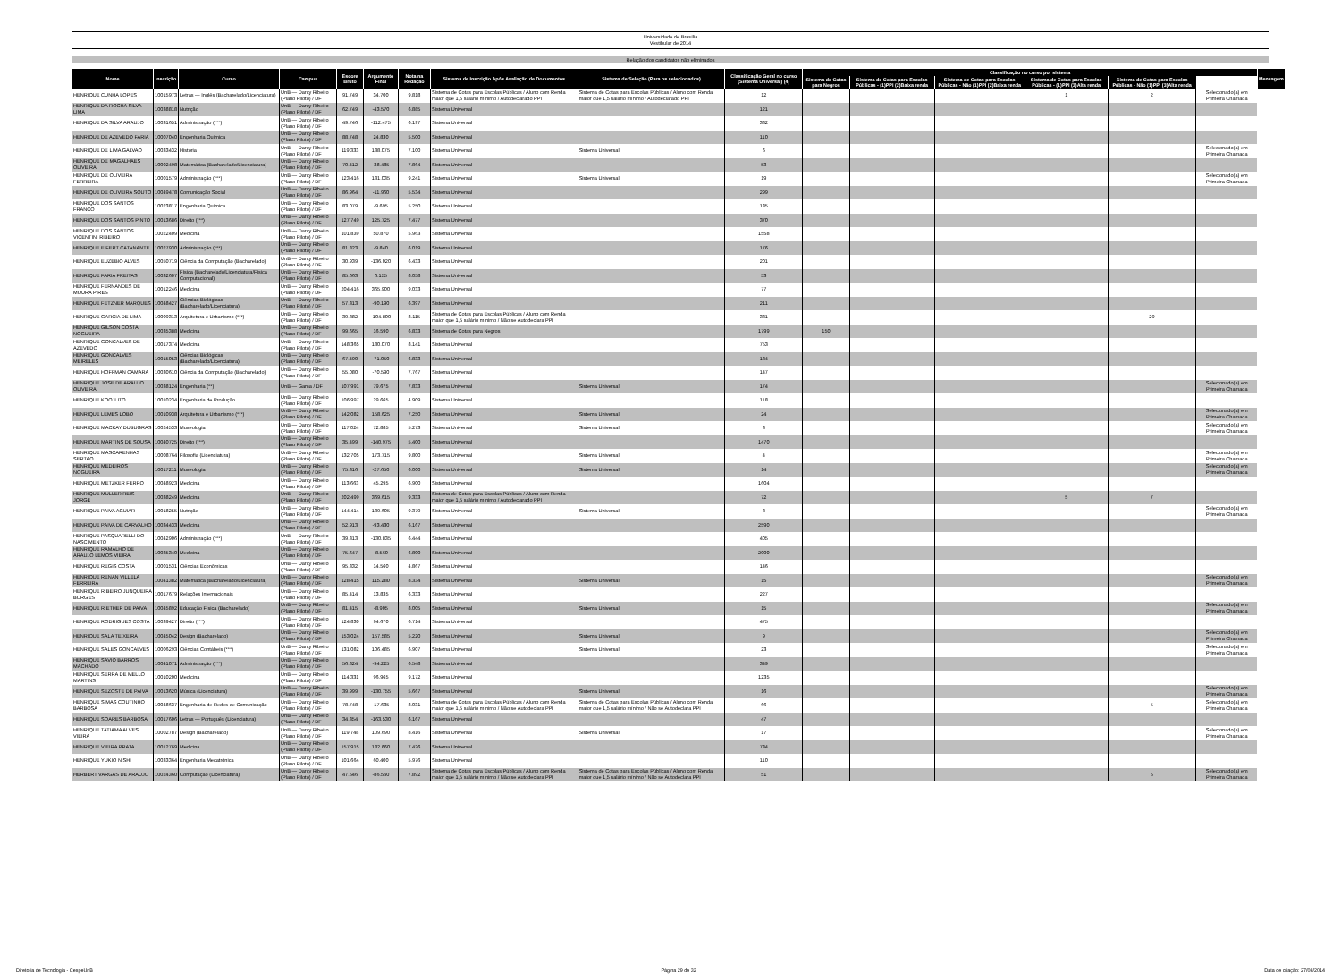Universidade de Brasília
Vestibular de 2014
Relação dos candidatos não eliminados
| Nome | Inscrição | Curso | Campus | Escore Bruto | Argumento Final | Nota na Redação | Sistema de Inscrição Após Avaliação de Documentos | Sistema de Seleção (Para os selecionados) | Classificação Geral no curso (Sistema Universal) (4) | Classificação no curso por sistema | | | | | | Mensagem |
| --- | --- | --- | --- | --- | --- | --- | --- | --- | --- | --- | --- | --- | --- | --- | --- | --- |
| | | | | | | | | | | Sistema de Cotas para Negros | Sistema de Cotas para Escolas Públicas - (1)PPI (2)Baixa renda | Sistema de Cotas para Escolas Públicas - Não (1)PPI (2)Baixa renda | Sistema de Cotas para Escolas Públicas - (1)PPI (3)Alta renda | Sistema de Cotas para Escolas Públicas - Não (1)PPI (3)Alta renda | | |
| HENRIQUE CUNHA LOPES | 10015973 | Letras — Inglês (Bacharelado/Licenciatura) | UnB — Darcy Ribeiro (Plano Piloto) / DF | 91.749 | 34.700 | 9.818 | Sistema de Cotas para Escolas Públicas / Aluno com Renda maior que 1,5 salário mínimo / Autodeclarado PPI | Sistema de Cotas para Escolas Públicas / Aluno com Renda maior que 1,5 salário mínimo / Autodeclarado PPI | 12 | | | | 1 | 2 | Selecionado(a) em Primeira Chamada | |
| HENRIQUE DA ROCHA SILVA LIMA | 10038818 | Nutrição | UnB — Darcy Ribeiro (Plano Piloto) / DF | 62.749 | -43.570 | 6.885 | Sistema Universal | | 121 | | | | | | | |
| HENRIQUE DA SILVA ARAUJO | 10031651 | Administração (***) | UnB — Darcy Ribeiro (Plano Piloto) / DF | 49.746 | -112.475 | 6.197 | Sistema Universal | | 382 | | | | | | | |
| HENRIQUE DE AZEVEDO FARIA | 10007040 | Engenharia Química | UnB — Darcy Ribeiro (Plano Piloto) / DF | 88.748 | 24.830 | 5.500 | Sistema Universal | | 110 | | | | | | | |
| HENRIQUE DE LIMA GALVAO | 10033432 | História | UnB — Darcy Ribeiro (Plano Piloto) / DF | 119.333 | 138.075 | 7.100 | Sistema Universal | Sistema Universal | 6 | | | | | | Selecionado(a) em Primeira Chamada | |
| HENRIQUE DE MAGALHAES OLIVEIRA | 10002498 | Matemática (Bacharelado/Licenciatura) | UnB — Darcy Ribeiro (Plano Piloto) / DF | 70.412 | -38.485 | 7.864 | Sistema Universal | | 53 | | | | | | | |
| HENRIQUE DE OLIVEIRA FERREIRA | 10001579 | Administração (***) | UnB — Darcy Ribeiro (Plano Piloto) / DF | 123.416 | 131.035 | 9.241 | Sistema Universal | Sistema Universal | 19 | | | | | | Selecionado(a) em Primeira Chamada | |
| HENRIQUE DE OLIVEIRA SOUTO | 10049478 | Comunicação Social | UnB — Darcy Ribeiro (Plano Piloto) / DF | 86.964 | -11.960 | 5.534 | Sistema Universal | | 299 | | | | | | | |
| HENRIQUE DOS SANTOS FRANCO | 10023817 | Engenharia Química | UnB — Darcy Ribeiro (Plano Piloto) / DF | 83.079 | -9.695 | 5.250 | Sistema Universal | | 135 | | | | | | | |
| HENRIQUE DOS SANTOS PINTO | 10013686 | Direito (***) | UnB — Darcy Ribeiro (Plano Piloto) / DF | 127.749 | 125.725 | 7.477 | Sistema Universal | | 370 | | | | | | | |
| HENRIQUE DOS SANTOS VICENTINI RIBEIRO | 10022409 | Medicina | UnB — Darcy Ribeiro (Plano Piloto) / DF | 101.839 | 50.870 | 5.963 | Sistema Universal | | 1558 | | | | | | | |
| HENRIQUE EIFERT CATANANTE | 10027930 | Administração (***) | UnB — Darcy Ribeiro (Plano Piloto) / DF | 81.823 | -9.840 | 6.019 | Sistema Universal | | 176 | | | | | | | |
| HENRIQUE EUZEBIO ALVES | 10050719 | Ciência da Computação (Bacharelado) | UnB — Darcy Ribeiro (Plano Piloto) / DF | 30.939 | -136.020 | 6.433 | Sistema Universal | | 201 | | | | | | | |
| HENRIQUE FARIA FREITAS | 10032607 | Física (Bacharelado/Licenciatura/Física Computacional) | UnB — Darcy Ribeiro (Plano Piloto) / DF | 85.663 | 6.155 | 8.058 | Sistema Universal | | 53 | | | | | | | |
| HENRIQUE FERNANDES DE MOURA PIRES | 10012246 | Medicina | UnB — Darcy Ribeiro (Plano Piloto) / DF | 204.416 | 365.900 | 9.033 | Sistema Universal | | 77 | | | | | | | |
| HENRIQUE FETZNER MARQUES | 10048427 | Ciências Biológicas (Bacharelado/Licenciatura) | UnB — Darcy Ribeiro (Plano Piloto) / DF | 57.313 | -90.190 | 6.397 | Sistema Universal | | 211 | | | | | | | |
| HENRIQUE GARCIA DE LIMA | 10009313 | Arquitetura e Urbanismo (***) | UnB — Darcy Ribeiro (Plano Piloto) / DF | 39.882 | -104.800 | 8.115 | Sistema de Cotas para Escolas Públicas / Aluno com Renda maior que 1,5 salário mínimo / Não se Autodeclara PPI | | 331 | | | | | 29 | | |
| HENRIQUE GILSON COSTA NOGUEIRA | 10035388 | Medicina | UnB — Darcy Ribeiro (Plano Piloto) / DF | 99.665 | 16.590 | 6.833 | Sistema de Cotas para Negros | | 1799 | 150 | | | | | | |
| HENRIQUE GONCALVES DE AZEVEDO | 10017374 | Medicina | UnB — Darcy Ribeiro (Plano Piloto) / DF | 148.365 | 180.070 | 8.141 | Sistema Universal | | 753 | | | | | | | |
| HENRIQUE GONCALVES MEIRELES | 10015053 | Ciências Biológicas (Bacharelado/Licenciatura) | UnB — Darcy Ribeiro (Plano Piloto) / DF | 67.490 | -71.050 | 6.833 | Sistema Universal | | 184 | | | | | | | |
| HENRIQUE HOFFMAN CAMARA | 10030610 | Ciência da Computação (Bacharelado) | UnB — Darcy Ribeiro (Plano Piloto) / DF | 55.080 | -70.590 | 7.767 | Sistema Universal | | 147 | | | | | | | |
| HENRIQUE JOSE DE ARAUJO OLIVEIRA | 10038124 | Engenharia (**) | UnB — Gama / DF | 107.991 | 79.675 | 7.833 | Sistema Universal | Sistema Universal | 174 | | | | | | Selecionado(a) em Primeira Chamada | |
| HENRIQUE KOOJI ITO | 10010234 | Engenharia de Produção | UnB — Darcy Ribeiro (Plano Piloto) / DF | 106.997 | 29.665 | 4.909 | Sistema Universal | | 118 | | | | | | | |
| HENRIQUE LEMES LOBO | 10010938 | Arquitetura e Urbanismo (***) | UnB — Darcy Ribeiro (Plano Piloto) / DF | 142.082 | 158.625 | 7.250 | Sistema Universal | Sistema Universal | 24 | | | | | | Selecionado(a) em Primeira Chamada | |
| HENRIQUE MACKAY DUBUGRAS | 10024533 | Museologia | UnB — Darcy Ribeiro (Plano Piloto) / DF | 117.024 | 72.885 | 5.273 | Sistema Universal | Sistema Universal | 3 | | | | | | Selecionado(a) em Primeira Chamada | |
| HENRIQUE MARTINS DE SOUSA | 10040725 | Direito (***) | UnB — Darcy Ribeiro (Plano Piloto) / DF | 35.499 | -140.975 | 5.400 | Sistema Universal | | 1470 | | | | | | | |
| HENRIQUE MASCARENHAS SERTAO | 10008764 | Filosofia (Licenciatura) | UnB — Darcy Ribeiro (Plano Piloto) / DF | 132.705 | 173.715 | 9.800 | Sistema Universal | Sistema Universal | 4 | | | | | | Selecionado(a) em Primeira Chamada | |
| HENRIQUE MEDEIROS NOGUEIRA | 10017211 | Museologia | UnB — Darcy Ribeiro (Plano Piloto) / DF | 75.316 | -27.650 | 6.000 | Sistema Universal | Sistema Universal | 14 | | | | | | Selecionado(a) em Primeira Chamada | |
| HENRIQUE METZKER FERRO | 10048923 | Medicina | UnB — Darcy Ribeiro (Plano Piloto) / DF | 113.663 | 45.295 | 6.900 | Sistema Universal | | 1604 | | | | | | | |
| HENRIQUE MULLER REIS JORGE | 10038249 | Medicina | UnB — Darcy Ribeiro (Plano Piloto) / DF | 202.499 | 369.615 | 9.333 | Sistema de Cotas para Escolas Públicas / Aluno com Renda maior que 1,5 salário mínimo / Autodeclarado PPI | | 72 | | | | 5 | 7 | | |
| HENRIQUE PAIVA AGUIAR | 10018255 | Nutrição | UnB — Darcy Ribeiro (Plano Piloto) / DF | 144.414 | 139.605 | 9.379 | Sistema Universal | Sistema Universal | 8 | | | | | | Selecionado(a) em Primeira Chamada | |
| HENRIQUE PAIVA DE CARVALHO | 10034433 | Medicina | UnB — Darcy Ribeiro (Plano Piloto) / DF | 52.913 | -93.430 | 6.167 | Sistema Universal | | 2590 | | | | | | | |
| HENRIQUE PASQUARELLI DO NASCIMENTO | 10042906 | Administração (***) | UnB — Darcy Ribeiro (Plano Piloto) / DF | 39.313 | -130.835 | 6.444 | Sistema Universal | | 405 | | | | | | | |
| HENRIQUE RAMALHO DE ARAUJO LEMOS VIEIRA | 10035340 | Medicina | UnB — Darcy Ribeiro (Plano Piloto) / DF | 75.647 | -8.560 | 6.800 | Sistema Universal | | 2000 | | | | | | | |
| HENRIQUE REGIS COSTA | 10001531 | Ciências Econômicas | UnB — Darcy Ribeiro (Plano Piloto) / DF | 95.332 | 14.560 | 4.867 | Sistema Universal | | 146 | | | | | | | |
| HENRIQUE RENAN VILLELA FERREIRA | 10041382 | Matemática (Bacharelado/Licenciatura) | UnB — Darcy Ribeiro (Plano Piloto) / DF | 128.415 | 115.280 | 8.334 | Sistema Universal | Sistema Universal | 15 | | | | | | Selecionado(a) em Primeira Chamada | |
| HENRIQUE RIBEIRO JUNQUEIRA BORGES | 10017679 | Relações Internacionais | UnB — Darcy Ribeiro (Plano Piloto) / DF | 85.414 | 13.835 | 6.333 | Sistema Universal | | 227 | | | | | | | |
| HENRIQUE RIETHER DE PAIVA | 10045892 | Educação Física (Bacharelado) | UnB — Darcy Ribeiro (Plano Piloto) / DF | 81.415 | -8.905 | 8.005 | Sistema Universal | Sistema Universal | 15 | | | | | | Selecionado(a) em Primeira Chamada | |
| HENRIQUE RODRIGUES COSTA | 10039427 | Direito (***) | UnB — Darcy Ribeiro (Plano Piloto) / DF | 124.830 | 94.670 | 6.714 | Sistema Universal | | 475 | | | | | | | |
| HENRIQUE SALA TEIXEIRA | 10045042 | Design (Bacharelado) | UnB — Darcy Ribeiro (Plano Piloto) / DF | 153.024 | 157.585 | 5.220 | Sistema Universal | Sistema Universal | 9 | | | | | | Selecionado(a) em Primeira Chamada | |
| HENRIQUE SALES GONCALVES | 10006293 | Ciências Contábeis (***) | UnB — Darcy Ribeiro (Plano Piloto) / DF | 131.082 | 106.485 | 6.907 | Sistema Universal | Sistema Universal | 23 | | | | | | Selecionado(a) em Primeira Chamada | |
| HENRIQUE SAVIO BARROS MACHADO | 10041071 | Administração (***) | UnB — Darcy Ribeiro (Plano Piloto) / DF | 56.824 | -94.225 | 6.548 | Sistema Universal | | 349 | | | | | | | |
| HENRIQUE SERRA DE MELLO MARTINS | 10010200 | Medicina | UnB — Darcy Ribeiro (Plano Piloto) / DF | 114.331 | 96.965 | 9.172 | Sistema Universal | | 1235 | | | | | | | |
| HENRIQUE SEZOSTE DE PAIVA | 10013620 | Música (Licenciatura) | UnB — Darcy Ribeiro (Plano Piloto) / DF | 39.999 | -130.755 | 5.667 | Sistema Universal | Sistema Universal | 16 | | | | | | Selecionado(a) em Primeira Chamada | |
| HENRIQUE SIMAS COUTINHO BARBOSA | 10048637 | Engenharia de Redes de Comunicação | UnB — Darcy Ribeiro (Plano Piloto) / DF | 78.748 | -17.635 | 8.031 | Sistema de Cotas para Escolas Públicas / Aluno com Renda maior que 1,5 salário mínimo / Não se Autodeclara PPI | Sistema de Cotas para Escolas Públicas / Aluno com Renda maior que 1,5 salário mínimo / Não se Autodeclara PPI | 66 | | | | | 5 | Selecionado(a) em Primeira Chamada | |
| HENRIQUE SOARES BARBOSA | 10017606 | Letras — Português (Licenciatura) | UnB — Darcy Ribeiro (Plano Piloto) / DF | 34.354 | -163.530 | 6.167 | Sistema Universal | | 47 | | | | | | | |
| HENRIQUE TATIAMA ALVES VIEIRA | 10002787 | Design (Bacharelado) | UnB — Darcy Ribeiro (Plano Piloto) / DF | 119.748 | 109.690 | 8.416 | Sistema Universal | Sistema Universal | 17 | | | | | | Selecionado(a) em Primeira Chamada | |
| HENRIQUE VIEIRA PRATA | 10012769 | Medicina | UnB — Darcy Ribeiro (Plano Piloto) / DF | 157.915 | 182.660 | 7.426 | Sistema Universal | | 734 | | | | | | | |
| HENRIQUE YUKIO NISHI | 10033364 | Engenharia Mecatrônica | UnB — Darcy Ribeiro (Plano Piloto) / DF | 101.664 | 60.400 | 5.976 | Sistema Universal | | 110 | | | | | | | |
| HERBERT VARGAS DE ARAUJO | 10024360 | Computação (Licenciatura) | UnB — Darcy Ribeiro (Plano Piloto) / DF | 47.546 | -86.560 | 7.892 | Sistema de Cotas para Escolas Públicas / Aluno com Renda maior que 1,5 salário mínimo / Não se Autodeclara PPI | Sistema de Cotas para Escolas Públicas / Aluno com Renda maior que 1,5 salário mínimo / Não se Autodeclara PPI | 51 | | | | | 5 | Selecionado(a) em Primeira Chamada | |
Diretoria de Tecnologia - CespeUnB Página 29 de 32 Data de criação: 27/08/2014